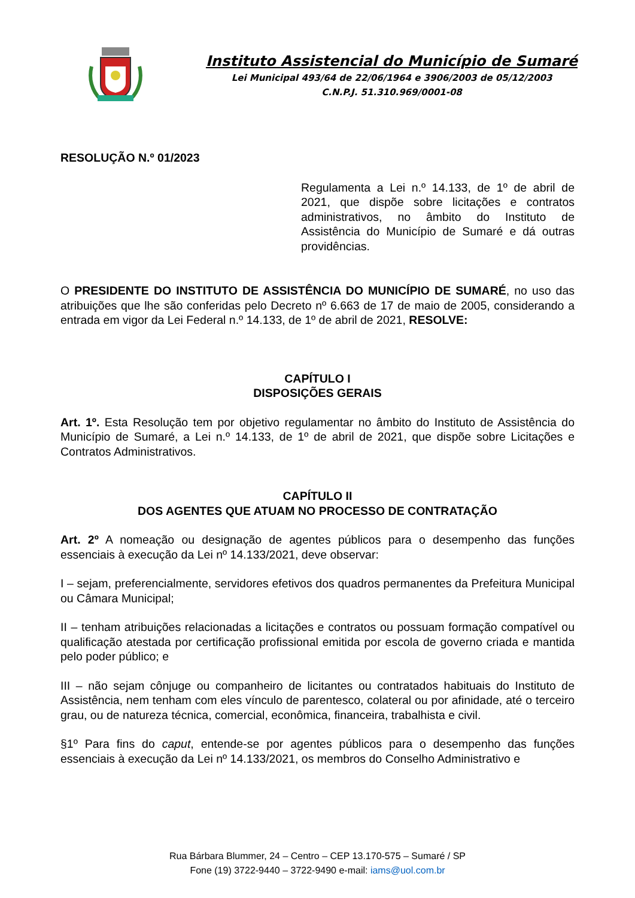Instituto Assistencial do Município de Sumaré
Lei Municipal 493/64 de 22/06/1964 e 3906/2003 de 05/12/2003
C.N.P.J. 51.310.969/0001-08
RESOLUÇÃO N.º 01/2023
Regulamenta a Lei n.º 14.133, de 1º de abril de 2021, que dispõe sobre licitações e contratos administrativos, no âmbito do Instituto de Assistência do Município de Sumaré e dá outras providências.
O PRESIDENTE DO INSTITUTO DE ASSISTÊNCIA DO MUNICÍPIO DE SUMARÉ, no uso das atribuições que lhe são conferidas pelo Decreto nº 6.663 de 17 de maio de 2005, considerando a entrada em vigor da Lei Federal n.º 14.133, de 1º de abril de 2021, RESOLVE:
CAPÍTULO I
DISPOSIÇÕES GERAIS
Art. 1º. Esta Resolução tem por objetivo regulamentar no âmbito do Instituto de Assistência do Município de Sumaré, a Lei n.º 14.133, de 1º de abril de 2021, que dispõe sobre Licitações e Contratos Administrativos.
CAPÍTULO II
DOS AGENTES QUE ATUAM NO PROCESSO DE CONTRATAÇÃO
Art. 2º A nomeação ou designação de agentes públicos para o desempenho das funções essenciais à execução da Lei nº 14.133/2021, deve observar:
I – sejam, preferencialmente, servidores efetivos dos quadros permanentes da Prefeitura Municipal ou Câmara Municipal;
II – tenham atribuições relacionadas a licitações e contratos ou possuam formação compatível ou qualificação atestada por certificação profissional emitida por escola de governo criada e mantida pelo poder público; e
III – não sejam cônjuge ou companheiro de licitantes ou contratados habituais do Instituto de Assistência, nem tenham com eles vínculo de parentesco, colateral ou por afinidade, até o terceiro grau, ou de natureza técnica, comercial, econômica, financeira, trabalhista e civil.
§1º Para fins do caput, entende-se por agentes públicos para o desempenho das funções essenciais à execução da Lei nº 14.133/2021, os membros do Conselho Administrativo e
Rua Bárbara Blummer, 24 – Centro – CEP 13.170-575 – Sumaré / SP
Fone (19) 3722-9440 – 3722-9490 e-mail: iams@uol.com.br